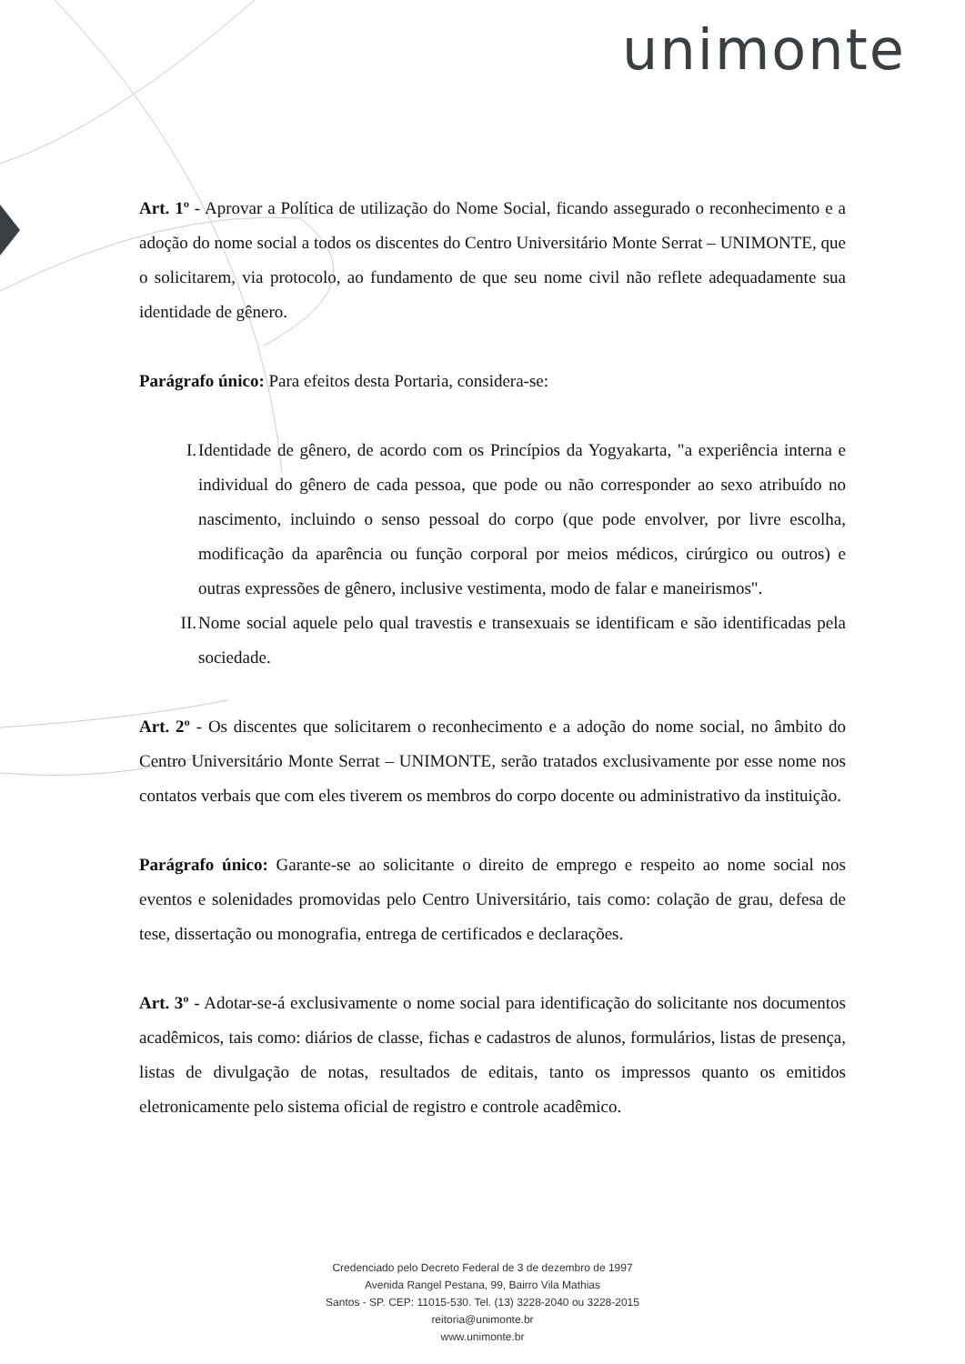unimonte
Art. 1º - Aprovar a Política de utilização do Nome Social, ficando assegurado o reconhecimento e a adoção do nome social a todos os discentes do Centro Universitário Monte Serrat – UNIMONTE, que o solicitarem, via protocolo, ao fundamento de que seu nome civil não reflete adequadamente sua identidade de gênero.
Parágrafo único: Para efeitos desta Portaria, considera-se:
I. Identidade de gênero, de acordo com os Princípios da Yogyakarta, "a experiência interna e individual do gênero de cada pessoa, que pode ou não corresponder ao sexo atribuído no nascimento, incluindo o senso pessoal do corpo (que pode envolver, por livre escolha, modificação da aparência ou função corporal por meios médicos, cirúrgico ou outros) e outras expressões de gênero, inclusive vestimenta, modo de falar e maneirismos".
II. Nome social aquele pelo qual travestis e transexuais se identificam e são identificadas pela sociedade.
Art. 2º - Os discentes que solicitarem o reconhecimento e a adoção do nome social, no âmbito do Centro Universitário Monte Serrat – UNIMONTE, serão tratados exclusivamente por esse nome nos contatos verbais que com eles tiverem os membros do corpo docente ou administrativo da instituição.
Parágrafo único: Garante-se ao solicitante o direito de emprego e respeito ao nome social nos eventos e solenidades promovidas pelo Centro Universitário, tais como: colação de grau, defesa de tese, dissertação ou monografia, entrega de certificados e declarações.
Art. 3º - Adotar-se-á exclusivamente o nome social para identificação do solicitante nos documentos acadêmicos, tais como: diários de classe, fichas e cadastros de alunos, formulários, listas de presença, listas de divulgação de notas, resultados de editais, tanto os impressos quanto os emitidos eletronicamente pelo sistema oficial de registro e controle acadêmico.
Credenciado pelo Decreto Federal de 3 de dezembro de 1997
Avenida Rangel Pestana, 99, Bairro Vila Mathias
Santos - SP. CEP: 11015-530. Tel. (13) 3228-2040 ou 3228-2015
reitoria@unimonte.br
www.unimonte.br